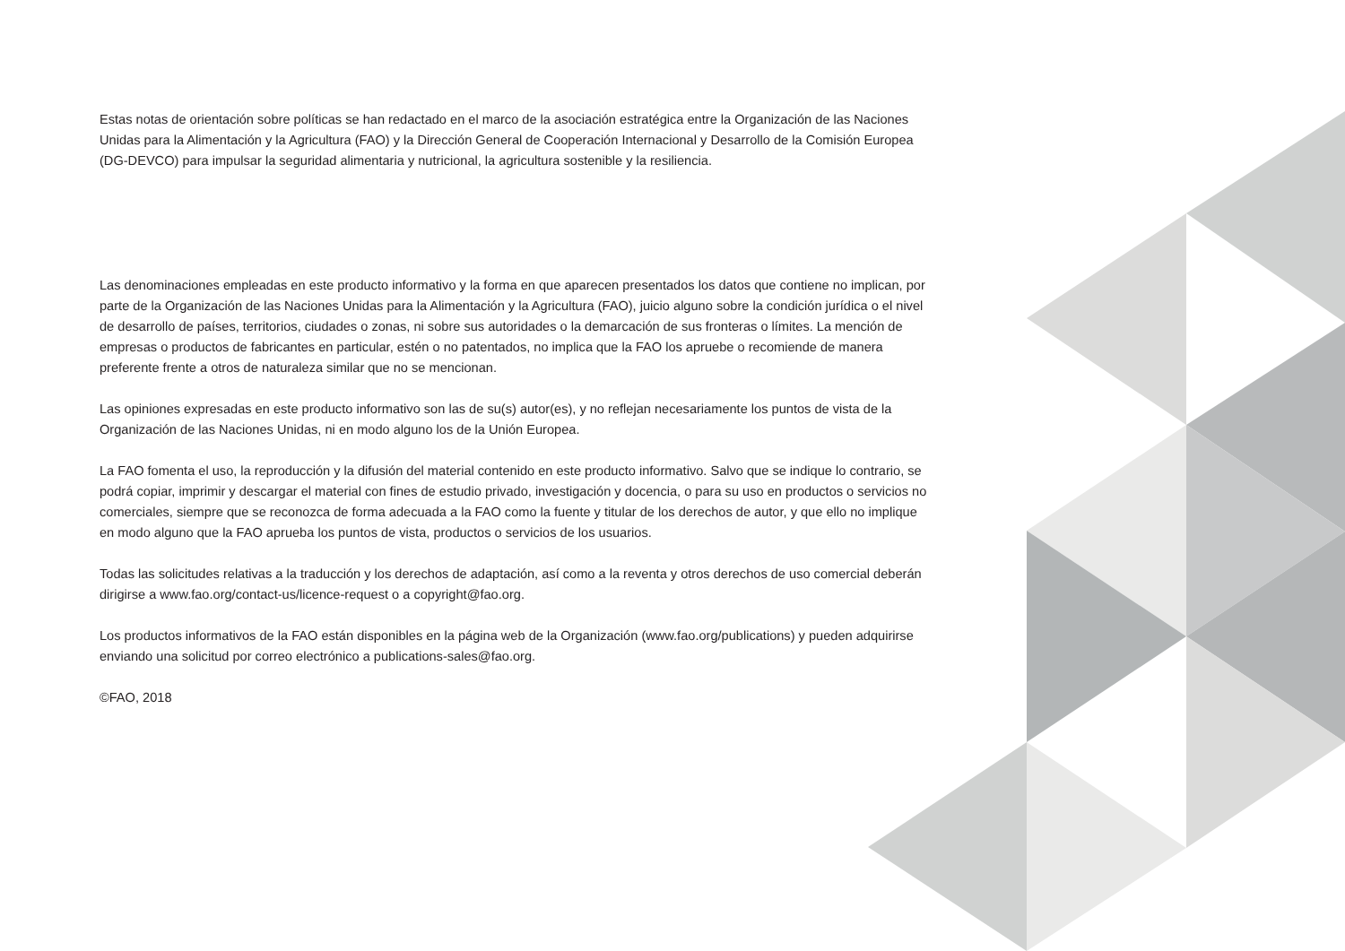Estas notas de orientación sobre políticas se han redactado en el marco de la asociación estratégica entre la Organización de las Naciones Unidas para la Alimentación y la Agricultura (FAO) y la Dirección General de Cooperación Internacional y Desarrollo de la Comisión Europea (DG-DEVCO) para impulsar la seguridad alimentaria y nutricional, la agricultura sostenible y la resiliencia.
Las denominaciones empleadas en este producto informativo y la forma en que aparecen presentados los datos que contiene no implican, por parte de la Organización de las Naciones Unidas para la Alimentación y la Agricultura (FAO), juicio alguno sobre la condición jurídica o el nivel de desarrollo de países, territorios, ciudades o zonas, ni sobre sus autoridades o la demarcación de sus fronteras o límites. La mención de empresas o productos de fabricantes en particular, estén o no patentados, no implica que la FAO los apruebe o recomiende de manera preferente frente a otros de naturaleza similar que no se mencionan.
Las opiniones expresadas en este producto informativo son las de su(s) autor(es), y no reflejan necesariamente los puntos de vista de la Organización de las Naciones Unidas, ni en modo alguno los de la Unión Europea.
La FAO fomenta el uso, la reproducción y la difusión del material contenido en este producto informativo. Salvo que se indique lo contrario, se podrá copiar, imprimir y descargar el material con fines de estudio privado, investigación y docencia, o para su uso en productos o servicios no comerciales, siempre que se reconozca de forma adecuada a la FAO como la fuente y titular de los derechos de autor, y que ello no implique en modo alguno que la FAO aprueba los puntos de vista, productos o servicios de los usuarios.
Todas las solicitudes relativas a la traducción y los derechos de adaptación, así como a la reventa y otros derechos de uso comercial deberán dirigirse a www.fao.org/contact-us/licence-request o a copyright@fao.org.
Los productos informativos de la FAO están disponibles en la página web de la Organización (www.fao.org/publications) y pueden adquirirse enviando una solicitud por correo electrónico a publications-sales@fao.org.
©FAO, 2018